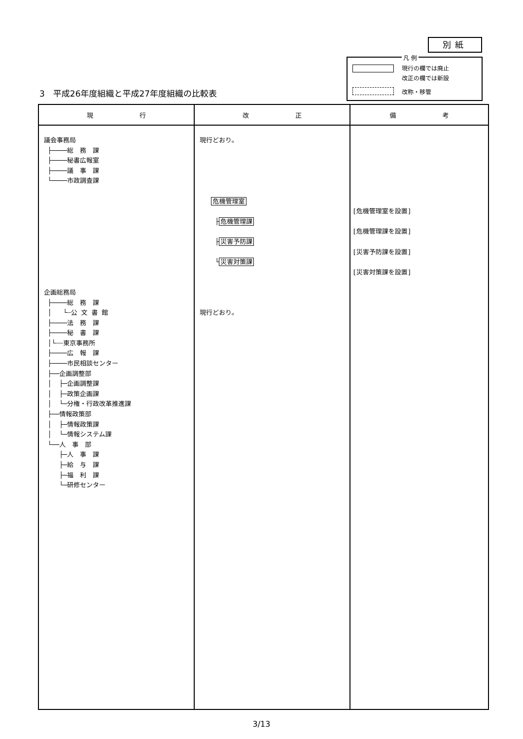別紙
凡 例
現行の欄では廃止
改正の欄では新設
改称・移管
3　平成26年度組織と平成27年度組織の比較表
| 現 行 | 改 正 | 備 考 |
| --- | --- | --- |
| 議会事務局 ├────総 務 課 ├────秘書広報室 ├────議 事 課 └────市政調査課 企画総務局 ├────総 務 課 │ └┄公 文 書 館 ├────法 務 課 ├────秘 書 課 │└┄┄東京事務所 ├────広 報 課 ├────市民相談センター ├──企画調整部 │ ├─企画調整課 │ ├─政策企画課 │ └─分権・行政改革推進課 ├──情報政策部 │ ├─情報政策課 │ └─情報システム課 └──人 事 部 ├─人 事 課 ├─給 与 課 ├─福 利 課 └─研修センター | 現行どおり。 危機管理室 ├ 危機管理課 ├ 災害予防課 └ 災害対策課 現行どおり。 | [危機管理室を設置] [危機管理課を設置] [災害予防課を設置] [災害対策課を設置] |
3/13